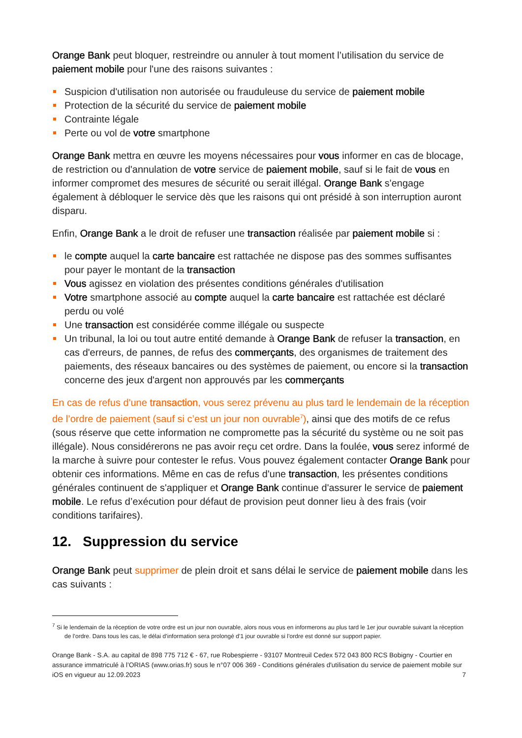Orange Bank peut bloquer, restreindre ou annuler à tout moment l’utilisation du service de paiement mobile pour l'une des raisons suivantes :
Suspicion d'utilisation non autorisée ou frauduleuse du service de paiement mobile
Protection de la sécurité du service de paiement mobile
Contrainte légale
Perte ou vol de votre smartphone
Orange Bank mettra en œuvre les moyens nécessaires pour vous informer en cas de blocage, de restriction ou d'annulation de votre service de paiement mobile, sauf si le fait de vous en informer compromet des mesures de sécurité ou serait illégal. Orange Bank s'engage également à débloquer le service dès que les raisons qui ont présidé à son interruption auront disparu.
Enfin, Orange Bank a le droit de refuser une transaction réalisée par paiement mobile si :
le compte auquel la carte bancaire est rattachée ne dispose pas des sommes suffisantes pour payer le montant de la transaction
Vous agissez en violation des présentes conditions générales d'utilisation
Votre smartphone associé au compte auquel la carte bancaire est rattachée est déclaré perdu ou volé
Une transaction est considérée comme illégale ou suspecte
Un tribunal, la loi ou tout autre entité demande à Orange Bank de refuser la transaction, en cas d'erreurs, de pannes, de refus des commerçants, des organismes de traitement des paiements, des réseaux bancaires ou des systèmes de paiement, ou encore si la transaction concerne des jeux d'argent non approuvés par les commerçants
En cas de refus d'une transaction, vous serez prévenu au plus tard le lendemain de la réception de l’ordre de paiement (sauf si c’est un jour non ouvrable<sup>7</sup>), ainsi que des motifs de ce refus (sous réserve que cette information ne compromette pas la sécurité du système ou ne soit pas illégale). Nous considérerons ne pas avoir reçu cet ordre. Dans la foulée, vous serez informé de la marche à suivre pour contester le refus. Vous pouvez également contacter Orange Bank pour obtenir ces informations. Même en cas de refus d'une transaction, les présentes conditions générales continuent de s'appliquer et Orange Bank continue d'assurer le service de paiement mobile. Le refus d’exécution pour défaut de provision peut donner lieu à des frais (voir conditions tarifaires).
12. Suppression du service
Orange Bank peut supprimer de plein droit et sans délai le service de paiement mobile dans les cas suivants :
<sup>7</sup> Si le lendemain de la réception de votre ordre est un jour non ouvrable, alors nous vous en informerons au plus tard le 1er jour ouvrable suivant la réception de l’ordre. Dans tous les cas, le délai d’information sera prolongé d’1 jour ouvrable si l’ordre est donné sur support papier.
Orange Bank - S.A. au capital de 898 775 712 € - 67, rue Robespierre - 93107 Montreuil Cedex 572 043 800 RCS Bobigny - Courtier en assurance immatriculé à l’ORIAS (www.orias.fr) sous le n°07 006 369 - Conditions générales d'utilisation du service de paiement mobile sur iOS en vigueur au 12.09.2023
7